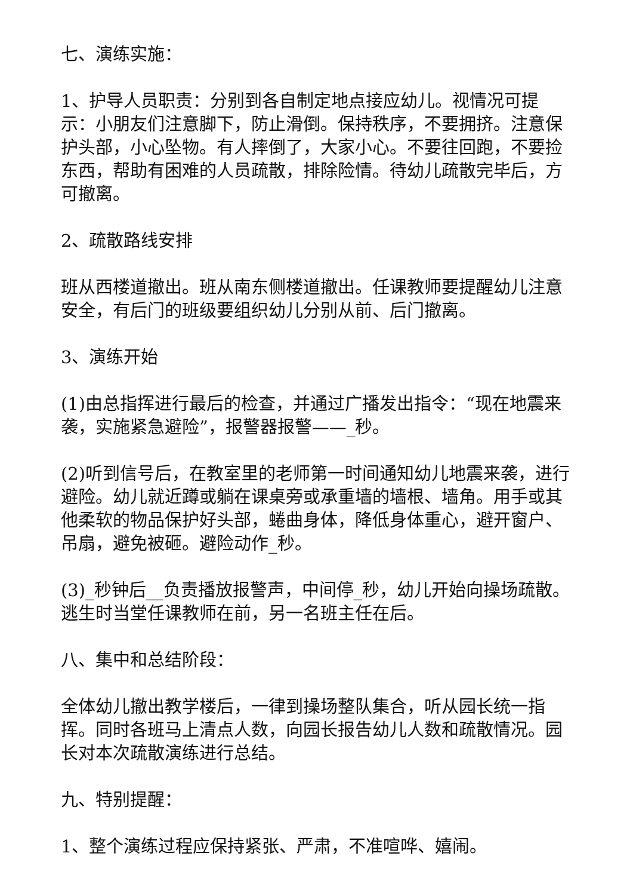七、演练实施：
1、护导人员职责：分别到各自制定地点接应幼儿。视情况可提示：小朋友们注意脚下，防止滑倒。保持秩序，不要拥挤。注意保护头部，小心坠物。有人摔倒了，大家小心。不要往回跑，不要捡东西，帮助有困难的人员疏散，排除险情。待幼儿疏散完毕后，方可撤离。
2、疏散路线安排
班从西楼道撤出。班从南东侧楼道撤出。任课教师要提醒幼儿注意安全，有后门的班级要组织幼儿分别从前、后门撤离。
3、演练开始
(1)由总指挥进行最后的检查，并通过广播发出指令：“现在地震来袭，实施紧急避险”，报警器报警——_秒。
(2)听到信号后，在教室里的老师第一时间通知幼儿地震来袭，进行避险。幼儿就近蹲或躺在课桌旁或承重墙的墙根、墙角。用手或其他柔软的物品保护好头部，蜷曲身体，降低身体重心，避开窗户、吊扇，避免被砸。避险动作_秒。
(3)_秒钟后__负责播放报警声，中间停_秒，幼儿开始向操场疏散。逃生时当堂任课教师在前，另一名班主任在后。
八、集中和总结阶段：
全体幼儿撤出教学楼后，一律到操场整队集合，听从园长统一指挥。同时各班马上清点人数，向园长报告幼儿人数和疏散情况。园长对本次疏散演练进行总结。
九、特别提醒：
1、整个演练过程应保持紧张、严肃，不准喧哗、嬉闹。